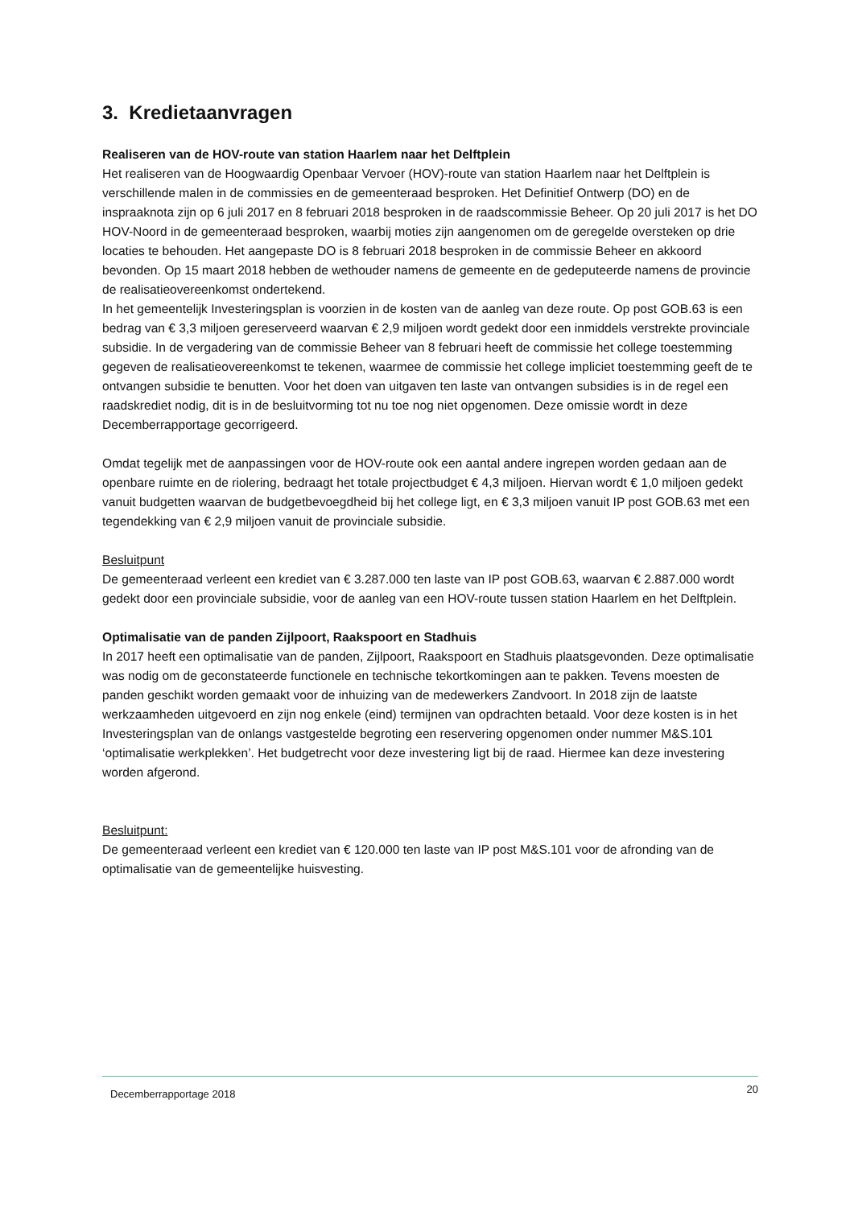3. Kredietaanvragen
Realiseren van de HOV-route van station Haarlem naar het Delftplein
Het realiseren van de Hoogwaardig Openbaar Vervoer (HOV)-route van station Haarlem naar het Delftplein is verschillende malen in de commissies en de gemeenteraad besproken. Het Definitief Ontwerp (DO) en de inspraaknota zijn op 6 juli 2017 en 8 februari 2018 besproken in de raadscommissie Beheer. Op 20 juli 2017 is het DO HOV-Noord in de gemeenteraad besproken, waarbij moties zijn aangenomen om de geregelde oversteken op drie locaties te behouden. Het aangepaste DO is 8 februari 2018 besproken in de commissie Beheer en akkoord bevonden. Op 15 maart 2018 hebben de wethouder namens de gemeente en de gedeputeerde namens de provincie de realisatieovereenkomst ondertekend.
In het gemeentelijk Investeringsplan is voorzien in de kosten van de aanleg van deze route. Op post GOB.63 is een bedrag van € 3,3 miljoen gereserveerd waarvan € 2,9 miljoen wordt gedekt door een inmiddels verstrekte provinciale subsidie. In de vergadering van de commissie Beheer van 8 februari heeft de commissie het college toestemming gegeven de realisatieovereenkomst te tekenen, waarmee de commissie het college impliciet toestemming geeft de te ontvangen subsidie te benutten. Voor het doen van uitgaven ten laste van ontvangen subsidies is in de regel een raadskrediet nodig, dit is in de besluitvorming tot nu toe nog niet opgenomen. Deze omissie wordt in deze Decemberrapportage gecorrigeerd.
Omdat tegelijk met de aanpassingen voor de HOV-route ook een aantal andere ingrepen worden gedaan aan de openbare ruimte en de riolering, bedraagt het totale projectbudget € 4,3 miljoen. Hiervan wordt € 1,0 miljoen gedekt vanuit budgetten waarvan de budgetbevoegdheid bij het college ligt, en € 3,3 miljoen vanuit IP post GOB.63 met een tegendekking van € 2,9 miljoen vanuit de provinciale subsidie.
Besluitpunt
De gemeenteraad verleent een krediet van € 3.287.000 ten laste van IP post GOB.63, waarvan € 2.887.000 wordt gedekt door een provinciale subsidie, voor de aanleg van een HOV-route tussen station Haarlem en het Delftplein.
Optimalisatie van de panden Zijlpoort, Raakspoort en Stadhuis
In 2017 heeft een optimalisatie van de panden, Zijlpoort, Raakspoort en Stadhuis plaatsgevonden. Deze optimalisatie was nodig om de geconstateerde functionele en technische tekortkomingen aan te pakken. Tevens moesten de panden geschikt worden gemaakt voor de inhuizing van de medewerkers Zandvoort. In 2018 zijn de laatste werkzaamheden uitgevoerd en zijn nog enkele (eind) termijnen van opdrachten betaald. Voor deze kosten is in het Investeringsplan van de onlangs vastgestelde begroting een reservering opgenomen onder nummer M&S.101 ‘optimalisatie werkplekken’. Het budgetrecht voor deze investering ligt bij de raad. Hiermee kan deze investering worden afgerond.
Besluitpunt:
De gemeenteraad verleent een krediet van € 120.000 ten laste van IP post M&S.101 voor de afronding van de optimalisatie van de gemeentelijke huisvesting.
Decemberrapportage 2018 20